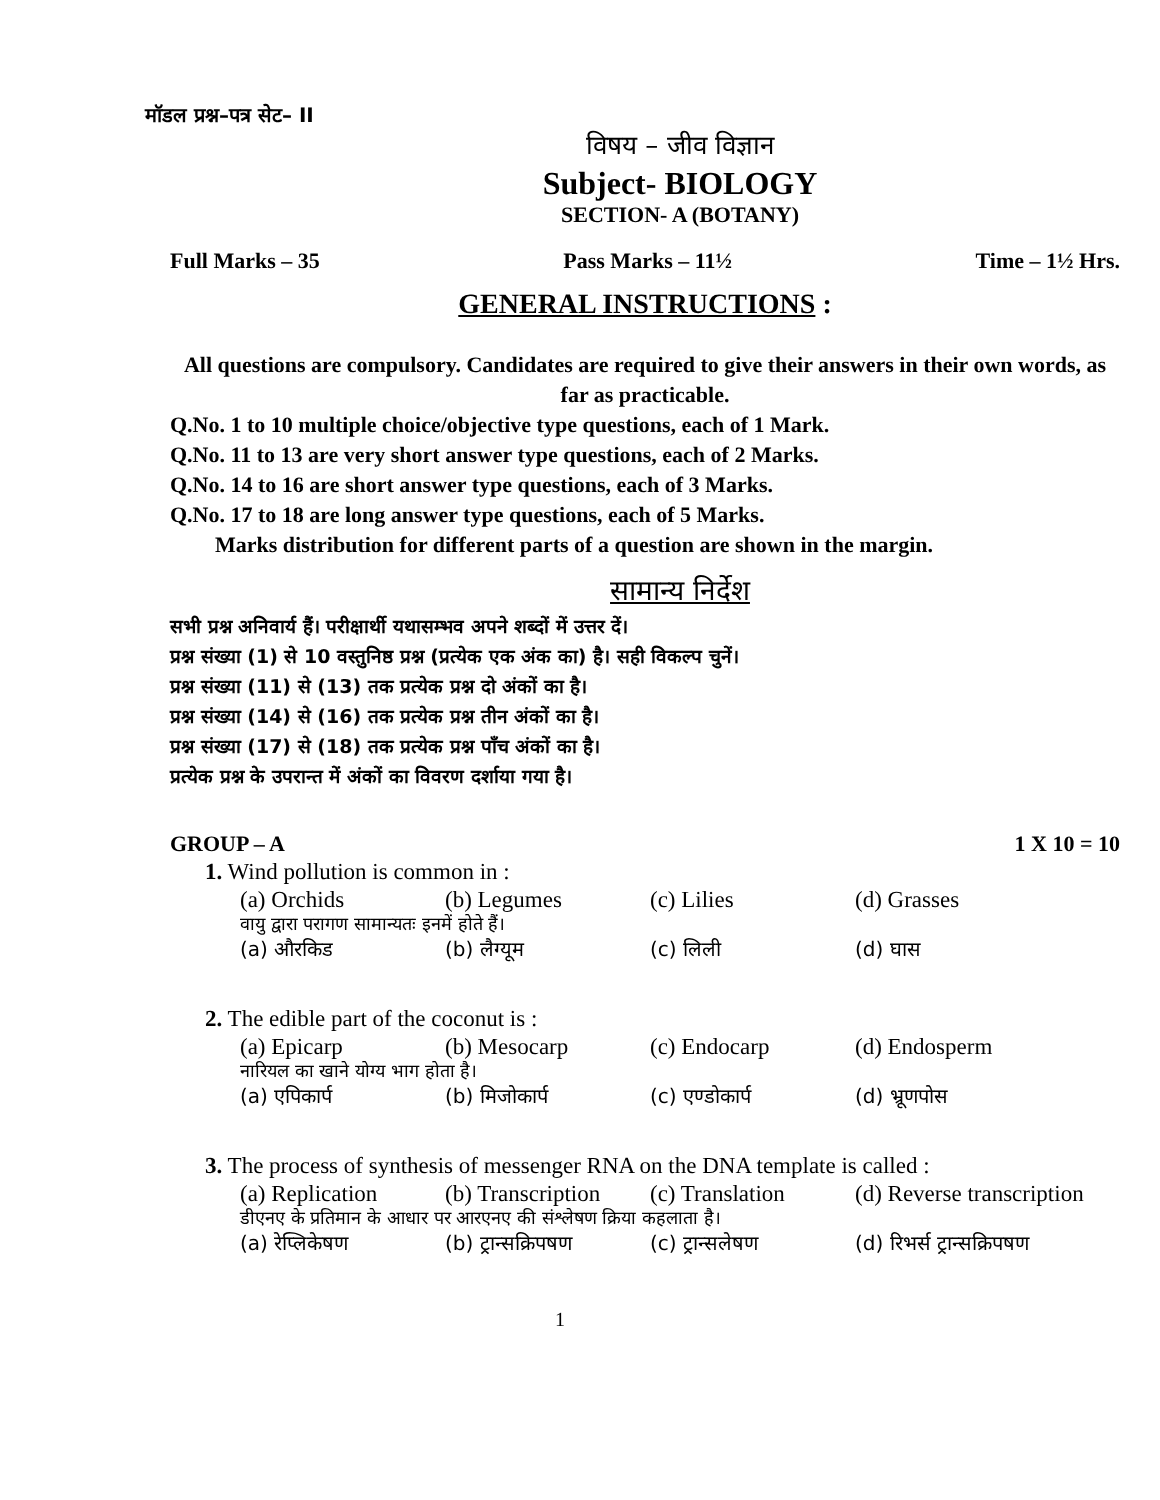मॉडल प्रश्न–पत्र सेट– II
विषय – जीव विज्ञान
Subject- BIOLOGY
SECTION- A (BOTANY)
Full Marks – 35 Pass Marks – 11½ Time – 1½ Hrs.
GENERAL INSTRUCTIONS :
All questions are compulsory. Candidates are required to give their answers in their own words, as far as practicable.
Q.No. 1 to 10 multiple choice/objective type questions, each of 1 Mark.
Q.No. 11 to 13 are very short answer type questions, each of 2 Marks.
Q.No. 14 to 16 are short answer type questions, each of 3 Marks.
Q.No. 17 to 18 are long answer type questions, each of 5 Marks.
Marks distribution for different parts of a question are shown in the margin.
सामान्य निर्देश
सभी प्रश्न अनिवार्य हैं। परीक्षार्थी यथासम्भव अपने शब्दों में उत्तर दें।
प्रश्न संख्या (1) से 10 वस्तुनिष्ठ प्रश्न (प्रत्येक एक अंक का) है। सही विकल्प चुनें।
प्रश्न संख्या (11) से (13) तक प्रत्येक प्रश्न दो अंकों का है।
प्रश्न संख्या (14) से (16) तक प्रत्येक प्रश्न तीन अंकों का है।
प्रश्न संख्या (17) से (18) तक प्रत्येक प्रश्न पाँच अंकों का है।
प्रत्येक प्रश्न के उपरान्त में अंकों का विवरण दर्शाया गया है।
GROUP – A 1 X 10 = 10
1. Wind pollution is common in :
(a) Orchids (b) Legumes (c) Lilies (d) Grasses
वायु द्वारा परागण सामान्यतः इनमें होते हैं।
(a) औरकिड (b) लैग्यूम (c) लिली (d) घास
2. The edible part of the coconut is :
(a) Epicarp (b) Mesocarp (c) Endocarp (d) Endosperm
नारियल का खाने योग्य भाग होता है।
(a) एपिकार्प (b) मिजोकार्प (c) एण्डोकार्प (d) भ्रूणपोस
3. The process of synthesis of messenger RNA on the DNA template is called :
(a) Replication (b) Transcription (c) Translation (d) Reverse transcription
डीएनए के प्रतिमान के आधार पर आरएनए की संश्लेषण क्रिया कहलाता है।
(a) रेप्लिकेषण (b) ट्रान्सक्रिपषण (c) ट्रान्सलेषण (d) रिभर्स ट्रान्सक्रिपषण
1